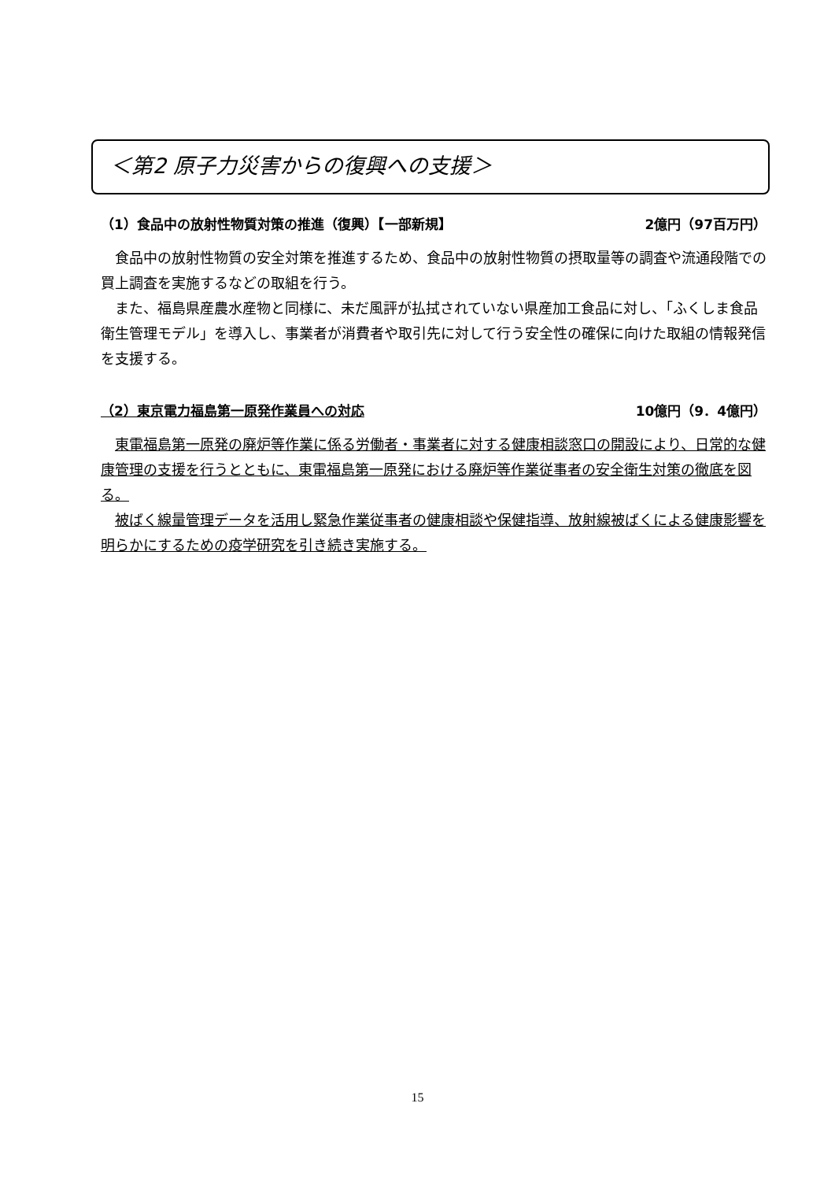＜第2 原子力災害からの復興への支援＞
（1）食品中の放射性物質対策の推進（復興）【一部新規】 2億円（97百万円）
食品中の放射性物質の安全対策を推進するため、食品中の放射性物質の摂取量等の調査や流通段階での買上調査を実施するなどの取組を行う。
また、福島県産農水産物と同様に、未だ風評が払拭されていない県産加工食品に対し、「ふくしま食品衛生管理モデル」を導入し、事業者が消費者や取引先に対して行う安全性の確保に向けた取組の情報発信を支援する。
（2）東京電力福島第一原発作業員への対応 10億円（9．4億円）
東電福島第一原発の廃炉等作業に係る労働者・事業者に対する健康相談窓口の開設により、日常的な健康管理の支援を行うとともに、東電福島第一原発における廃炉等作業従事者の安全衛生対策の徹底を図る。
被ばく線量管理データを活用し緊急作業従事者の健康相談や保健指導、放射線被ばくによる健康影響を明らかにするための疫学研究を引き続き実施する。
15